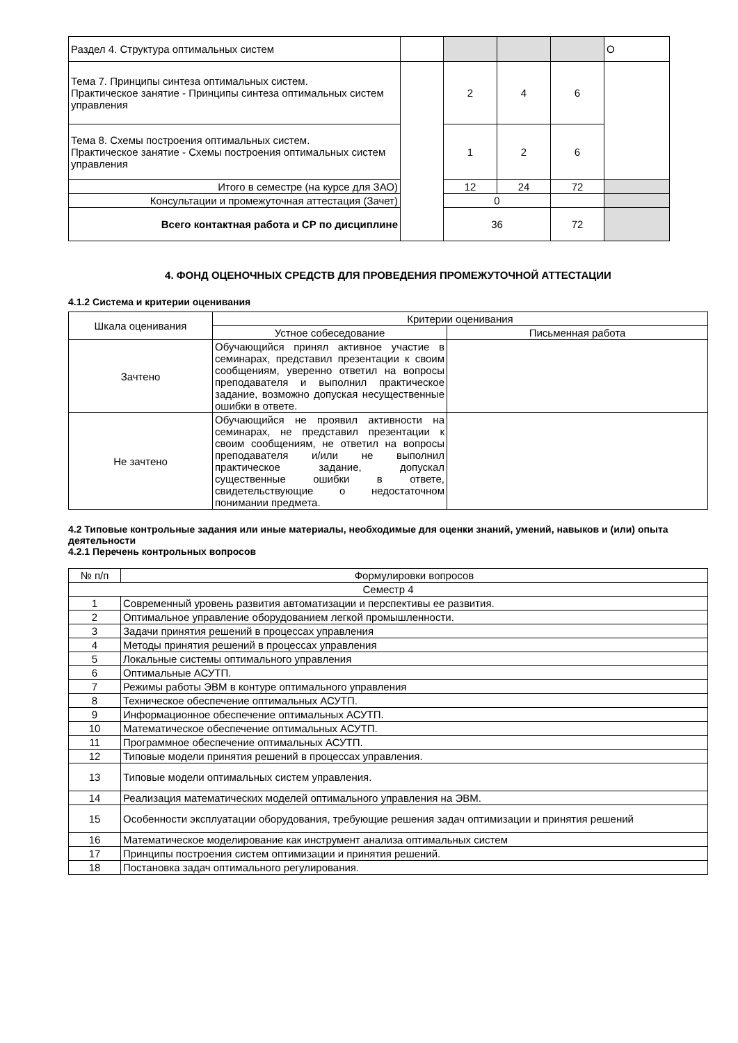| Раздел 4. Структура оптимальных систем | | | | | О |
| Тема 7. Принципы синтеза оптимальных систем. Практическое занятие - Принципы синтеза оптимальных систем управления | | 2 | 4 | 6 | |
| Тема 8. Схемы построения оптимальных систем. Практическое занятие - Схемы построения оптимальных систем управления | | 1 | 2 | 6 | |
| Итого в семестре (на курсе для ЗАО) | | 12 | 24 | 72 | |
| Консультации и промежуточная аттестация (Зачет) | | 0 | | | |
| Всего контактная работа и СР по дисциплине | | 36 | | 72 | |
4. ФОНД ОЦЕНОЧНЫХ СРЕДСТВ ДЛЯ ПРОВЕДЕНИЯ ПРОМЕЖУТОЧНОЙ АТТЕСТАЦИИ
4.1.2 Система и критерии оценивания
| Шкала оценивания | Критерии оценивания | |
| | Устное собеседование | Письменная работа |
| Зачтено | Обучающийся принял активное участие в семинарах, представил презентации к своим сообщениям, уверенно ответил на вопросы преподавателя и выполнил практическое задание, возможно допуская несущественные ошибки в ответе. | |
| Не зачтено | Обучающийся не проявил активности на семинарах, не представил презентации к своим сообщениям, не ответил на вопросы преподавателя и/или не выполнил практическое задание, допускал существенные ошибки в ответе, свидетельствующие о недостаточном понимании предмета. | |
4.2 Типовые контрольные задания или иные материалы, необходимые для оценки знаний, умений, навыков и (или) опыта деятельности
4.2.1 Перечень контрольных вопросов
| № п/п | Формулировки вопросов |
| Семестр 4 | |
| 1 | Современный уровень развития автоматизации и перспективы ее развития. |
| 2 | Оптимальное управление оборудованием легкой промышленности. |
| 3 | Задачи принятия решений в процессах управления |
| 4 | Методы принятия решений в процессах управления |
| 5 | Локальные системы оптимального управления |
| 6 | Оптимальные АСУТП. |
| 7 | Режимы работы ЭВМ в контуре оптимального управления |
| 8 | Техническое обеспечение оптимальных АСУТП. |
| 9 | Информационное обеспечение оптимальных АСУТП. |
| 10 | Математическое обеспечение оптимальных АСУТП. |
| 11 | Программное обеспечение оптимальных АСУТП. |
| 12 | Типовые модели принятия решений в процессах управления. |
| 13 | Типовые модели оптимальных систем управления. |
| 14 | Реализация математических моделей оптимального управления на ЭВМ. |
| 15 | Особенности эксплуатации оборудования, требующие решения задач оптимизации и принятия решений |
| 16 | Математическое моделирование как инструмент анализа оптимальных систем |
| 17 | Принципы построения систем оптимизации и принятия решений. |
| 18 | Постановка задач оптимального регулирования. |